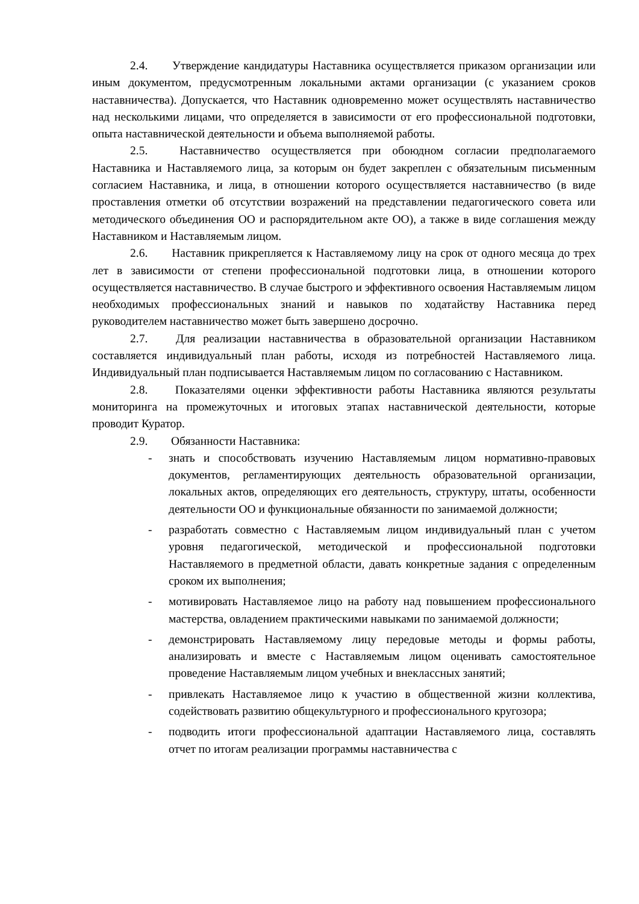2.4. Утверждение кандидатуры Наставника осуществляется приказом организации или иным документом, предусмотренным локальными актами организации (с указанием сроков наставничества). Допускается, что Наставник одновременно может осуществлять наставничество над несколькими лицами, что определяется в зависимости от его профессиональной подготовки, опыта наставнической деятельности и объема выполняемой работы.
2.5. Наставничество осуществляется при обоюдном согласии предполагаемого Наставника и Наставляемого лица, за которым он будет закреплен с обязательным письменным согласием Наставника, и лица, в отношении которого осуществляется наставничество (в виде проставления отметки об отсутствии возражений на представлении педагогического совета или методического объединения ОО и распорядительном акте ОО), а также в виде соглашения между Наставником и Наставляемым лицом.
2.6. Наставник прикрепляется к Наставляемому лицу на срок от одного месяца до трех лет в зависимости от степени профессиональной подготовки лица, в отношении которого осуществляется наставничество. В случае быстрого и эффективного освоения Наставляемым лицом необходимых профессиональных знаний и навыков по ходатайству Наставника перед руководителем наставничество может быть завершено досрочно.
2.7. Для реализации наставничества в образовательной организации Наставником составляется индивидуальный план работы, исходя из потребностей Наставляемого лица. Индивидуальный план подписывается Наставляемым лицом по согласованию с Наставником.
2.8. Показателями оценки эффективности работы Наставника являются результаты мониторинга на промежуточных и итоговых этапах наставнической деятельности, которые проводит Куратор.
2.9. Обязанности Наставника:
- знать и способствовать изучению Наставляемым лицом нормативно-правовых документов, регламентирующих деятельность образовательной организации, локальных актов, определяющих его деятельность, структуру, штаты, особенности деятельности ОО и функциональные обязанности по занимаемой должности;
- разработать совместно с Наставляемым лицом индивидуальный план с учетом уровня педагогической, методической и профессиональной подготовки Наставляемого в предметной области, давать конкретные задания с определенным сроком их выполнения;
- мотивировать Наставляемое лицо на работу над повышением профессионального мастерства, овладением практическими навыками по занимаемой должности;
- демонстрировать Наставляемому лицу передовые методы и формы работы, анализировать и вместе с Наставляемым лицом оценивать самостоятельное проведение Наставляемым лицом учебных и внеклассных занятий;
- привлекать Наставляемое лицо к участию в общественной жизни коллектива, содействовать развитию общекультурного и профессионального кругозора;
- подводить итоги профессиональной адаптации Наставляемого лица, составлять отчет по итогам реализации программы наставничества с